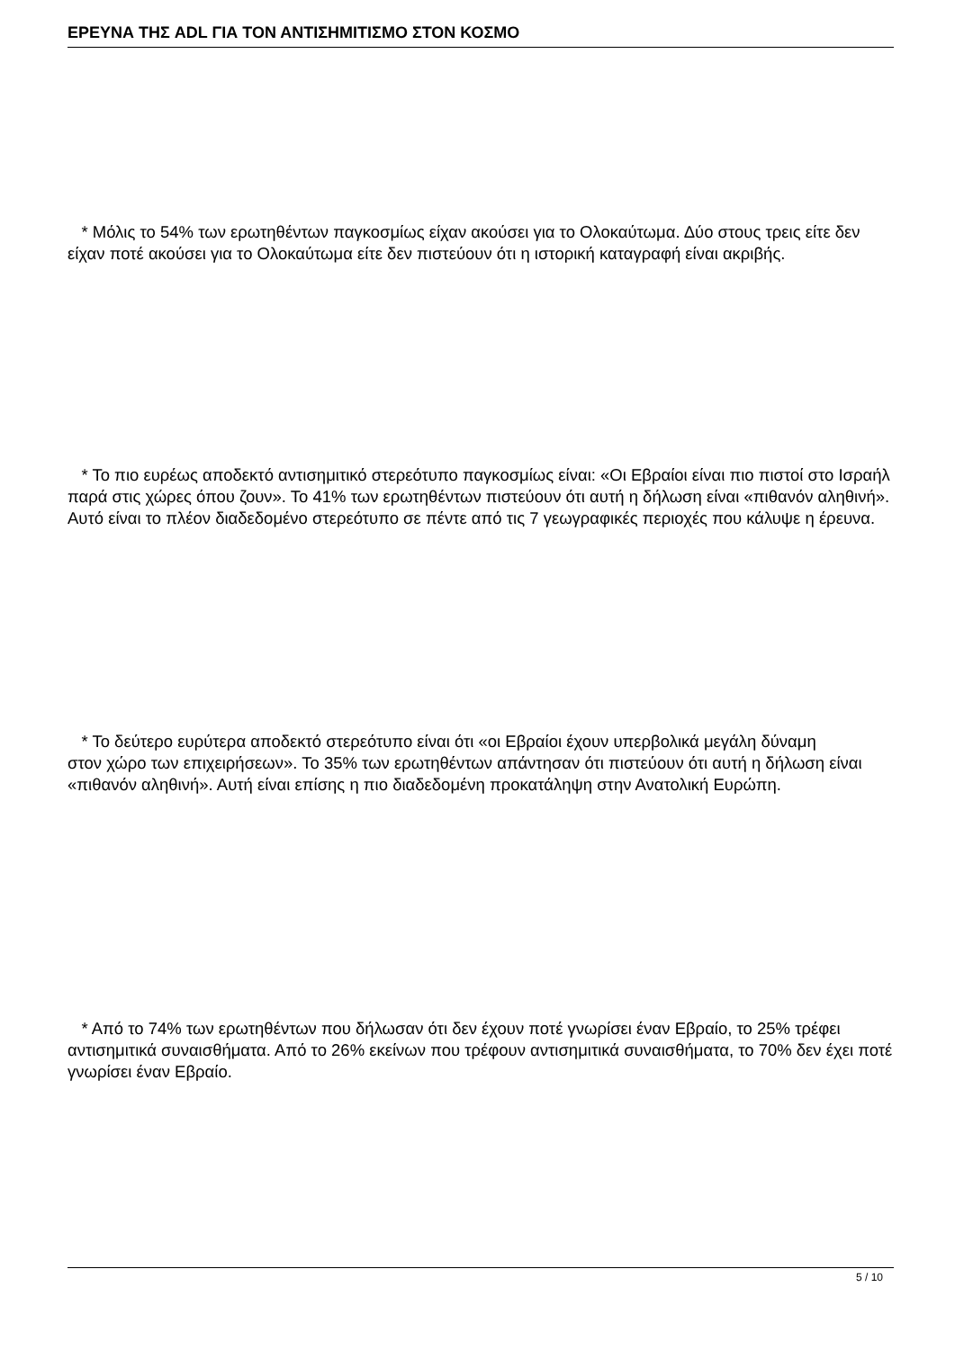ΕΡΕΥΝΑ ΤΗΣ ADL ΓΙΑ ΤΟΝ ΑΝΤΙΣΗΜΙΤΙΣΜΟ ΣΤΟΝ ΚΟΣΜΟ
* Μόλις το 54% των ερωτηθέντων παγκοσμίως είχαν ακούσει για το Ολοκαύτωμα. Δύο στους τρεις είτε δεν είχαν ποτέ ακούσει για το Ολοκαύτωμα είτε δεν πιστεύουν ότι η ιστορική καταγραφή είναι ακριβής.
* Το πιο ευρέως αποδεκτό αντισημιτικό στερεότυπο παγκοσμίως είναι: «Οι Εβραίοι είναι πιο πιστοί στο Ισραήλ παρά στις χώρες όπου ζουν». Το 41% των ερωτηθέντων πιστεύουν ότι αυτή η δήλωση είναι «πιθανόν αληθινή». Αυτό είναι το πλέον διαδεδομένο στερεότυπο σε πέντε από τις 7 γεωγραφικές περιοχές που κάλυψε η έρευνα.
* Το δεύτερο ευρύτερα αποδεκτό στερεότυπο είναι ότι «οι Εβραίοι έχουν υπερβολικά μεγάλη δύναμη
στον χώρο των επιχειρήσεων». Το 35% των ερωτηθέντων απάντησαν ότι πιστεύουν ότι αυτή η δήλωση είναι «πιθανόν αληθινή». Αυτή είναι επίσης η πιο διαδεδομένη προκατάληψη στην Ανατολική Ευρώπη.
* Από το 74% των ερωτηθέντων που δήλωσαν ότι δεν έχουν ποτέ γνωρίσει έναν Εβραίο, το 25% τρέφει αντισημιτικά συναισθήματα. Από το 26% εκείνων που τρέφουν αντισημιτικά συναισθήματα, το 70% δεν έχει ποτέ γνωρίσει έναν Εβραίο.
5 / 10